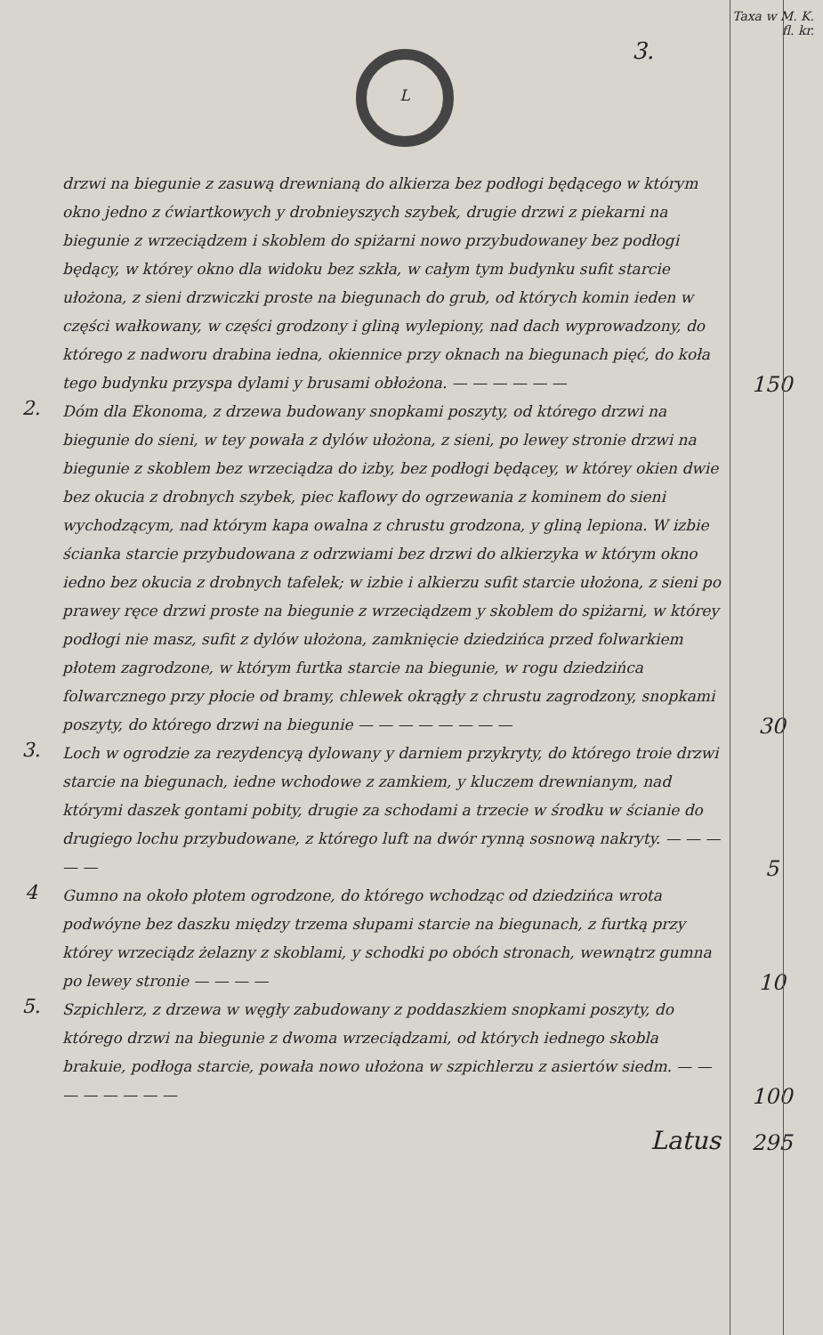L
Taxa w M. K.
fl. kr.
3.
drzwi na biegunie z zasuwą drewnianą do alkierza bez podłogi będącego w którym okno jedno z ćwiartkowych y drobnieyszych szybek, drugie drzwi z piekarni na biegunie z wrzeciądzem i skoblem do spiżarni nowo przybudowaney bez podłogi będący, w którey okno dla widoku bez szkła, w całym tym budynku sufit starcie ułożona, z sieni drzwiczki proste na biegunach do grub, od których komin ieden w części wałkowany, w części grodzony i gliną wylepiony, nad dach wyprowadzony, do którego z nadworu drabina iedna, okiennice przy oknach na biegunach pięć, do koła tego budynku przyspa dylami y brusami obłożona. — — — — — —
150
2.
Dóm dla Ekonoma, z drzewa budowany snopkami poszyty, od którego drzwi na biegunie do sieni, w tey powała z dylów ułożona, z sieni, po lewey stronie drzwi na biegunie z skoblem bez wrzeciądza do izby, bez podłogi będącey, w którey okien dwie bez okucia z drobnych szybek, piec kaflowy do ogrzewania z kominem do sieni wychodzącym, nad którym kapa owalna z chrustu grodzona, y gliną lepiona. W izbie ścianka starcie przybudowana z odrzwiami bez drzwi do alkierzyka w którym okno iedno bez okucia z drobnych tafelek; w izbie i alkierzu sufit starcie ułożona, z sieni po prawey ręce drzwi proste na biegunie z wrzeciądzem y skoblem do spiżarni, w którey podłogi nie masz, sufit z dylów ułożona, zamknięcie dziedzińca przed folwarkiem płotem zagrodzone, w którym furtka starcie na biegunie, w rogu dziedzińca folwarcznego przy płocie od bramy, chlewek okrągły z chrustu zagrodzony, snopkami poszyty, do którego drzwi na biegunie — — — — — — — —
30
3.
Loch w ogrodzie za rezydencyą dylowany y darniem przykryty, do którego troie drzwi starcie na biegunach, iedne wchodowe z zamkiem, y kluczem drewnianym, nad którymi daszek gontami pobity, drugie za schodami a trzecie w środku w ścianie do drugiego lochu przybudowane, z którego luft na dwór rynną sosnową nakryty. — — — — —
5
4
Gumno na około płotem ogrodzone, do którego wchodząc od dziedzińca wrota podwóyne bez daszku między trzema słupami starcie na biegunach, z furtką przy którey wrzeciądz żelazny z skoblami, y schodki po obóch stronach, wewnątrz gumna po lewey stronie — — — —
10
5.
Szpichlerz, z drzewa w węgły zabudowany z poddaszkiem snopkami poszyty, do którego drzwi na biegunie z dwoma wrzeciądzami, od których iednego skobla brakuie, podłoga starcie, powała nowo ułożona w szpichlerzu z asiertów siedm. — — — — — — — —
100
Latus
295